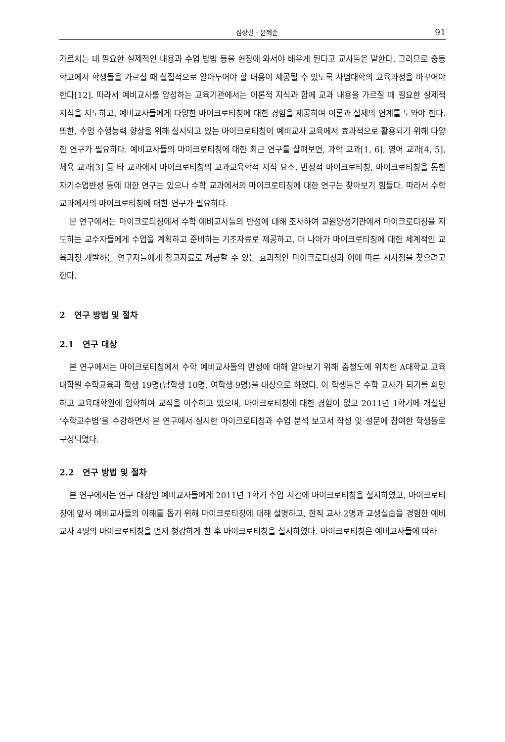심상길 · 윤혜순 91
가르치는 데 필요한 실제적인 내용과 수업 방법 등을 현장에 와서야 배우게 된다고 교사들은 말한다. 그러므로 중등학교에서 학생들을 가르칠 때 실질적으로 알아두어야 할 내용이 제공될 수 있도록 사범대학의 교육과정을 바꾸어야 한다[12]. 따라서 예비교사를 양성하는 교육기관에서는 이론적 지식과 함께 교과 내용을 가르칠 때 필요한 실제적 지식을 지도하고, 예비교사들에게 다양한 마이크로티칭에 대한 경험을 제공하여 이론과 실제의 연계를 도와야 한다. 또한, 수업 수행능력 향상을 위해 실시되고 있는 마이크로티칭이 예비교사 교육에서 효과적으로 활용되기 위해 다양한 연구가 필요하다. 예비교사들의 마이크로티칭에 대한 최근 연구를 살펴보면, 과학 교과[1, 6], 영어 교과[4, 5], 체육 교과[3] 등 타 교과에서 마이크로티칭의 교과교육학적 지식 요소, 반성적 마이크로티칭, 마이크로티칭을 통한 자기수업반성 등에 대한 연구는 있으나 수학 교과에서의 마이크로티칭에 대한 연구는 찾아보기 힘들다. 따라서 수학 교과에서의 마이크로티칭에 대한 연구가 필요하다.
본 연구에서는 마이크로티칭에서 수학 예비교사들의 반성에 대해 조사하여 교원양성기관에서 마이크로티칭을 지도하는 교수자들에게 수업을 계획하고 준비하는 기초자료로 제공하고, 더 나아가 마이크로티칭에 대한 체계적인 교육과정 개발하는 연구자들에게 참고자료로 제공할 수 있는 효과적인 마이크로티칭과 이에 따른 시사점을 찾으려고 한다.
2 연구 방법 및 절차
2.1 연구 대상
본 연구에서는 마이크로티칭에서 수학 예비교사들의 반성에 대해 알아보기 위해 충청도에 위치한 A대학교 교육대학원 수학교육과 학생 19명(남학생 10명, 여학생 9명)을 대상으로 하였다. 이 학생들은 수학 교사가 되기를 희망하고 교육대학원에 입학하여 교직을 이수하고 있으며, 마이크로티칭에 대한 경험이 없고 2011년 1학기에 개설된 ‘수학교수법’을 수강하면서 본 연구에서 실시한 마이크로티칭과 수업 분석 보고서 작성 및 설문에 참여한 학생들로 구성되었다.
2.2 연구 방법 및 절차
본 연구에서는 연구 대상인 예비교사들에게 2011년 1학기 수업 시간에 마이크로티칭을 실시하였고, 마이크로티칭에 앞서 예비교사들의 이해를 돕기 위해 마이크로티칭에 대해 설명하고, 현직 교사 2명과 교생실습을 경험한 예비교사 4명의 마이크로티칭을 먼저 청강하게 한 후 마이크로티칭을 실시하였다. 마이크로티칭은 예비교사들에 따라